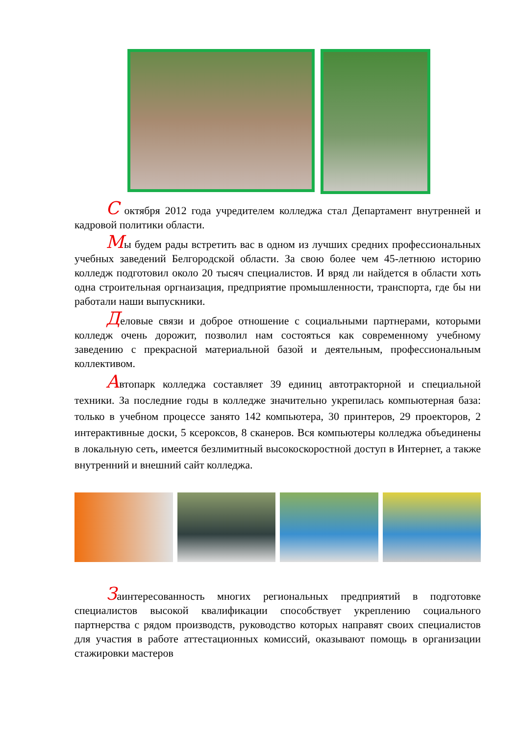С октября 2012 года учредителем колледжа стал Департамент внутренней и кадровой политики области.
Мы будем рады встретить вас в одном из лучших средних профессиональных учебных заведений Белгородской области. За свою более чем 45-летнюю историю колледж подготовил около 20 тысяч специалистов. И вряд ли найдется в области хоть одна строительная оргнаизация, предприятие промышленности, транспорта, где бы ни работали наши выпускники.
Деловые связи и доброе отношение с социальными партнерами, которыми колледж очень дорожит, позволил нам состояться как современному учебному заведению с прекрасной материальной базой и деятельным, профессиональным коллективом.
Автопарк колледжа составляет 39 единиц автотракторной и специальной техники. За последние годы в колледже значительно укрепилась компьютерная база: только в учебном процессе занято 142 компьютера, 30 принтеров, 29 проекторов, 2 интерактивные доски, 5 ксероксов, 8 сканеров. Вся компьютеры колледжа объединены в локальную сеть, имеется безлимитный высокоскоростной доступ в Интернет, а также внутренний и внешний сайт колледжа.
Заинтересованность многих региональных предприятий в подготовке специалистов высокой квалификации способствует укреплению социального партнерства с рядом производств, руководство которых направят своих специалистов для участия в работе аттестационных комиссий, оказывают помощь в организации стажировки мастеров